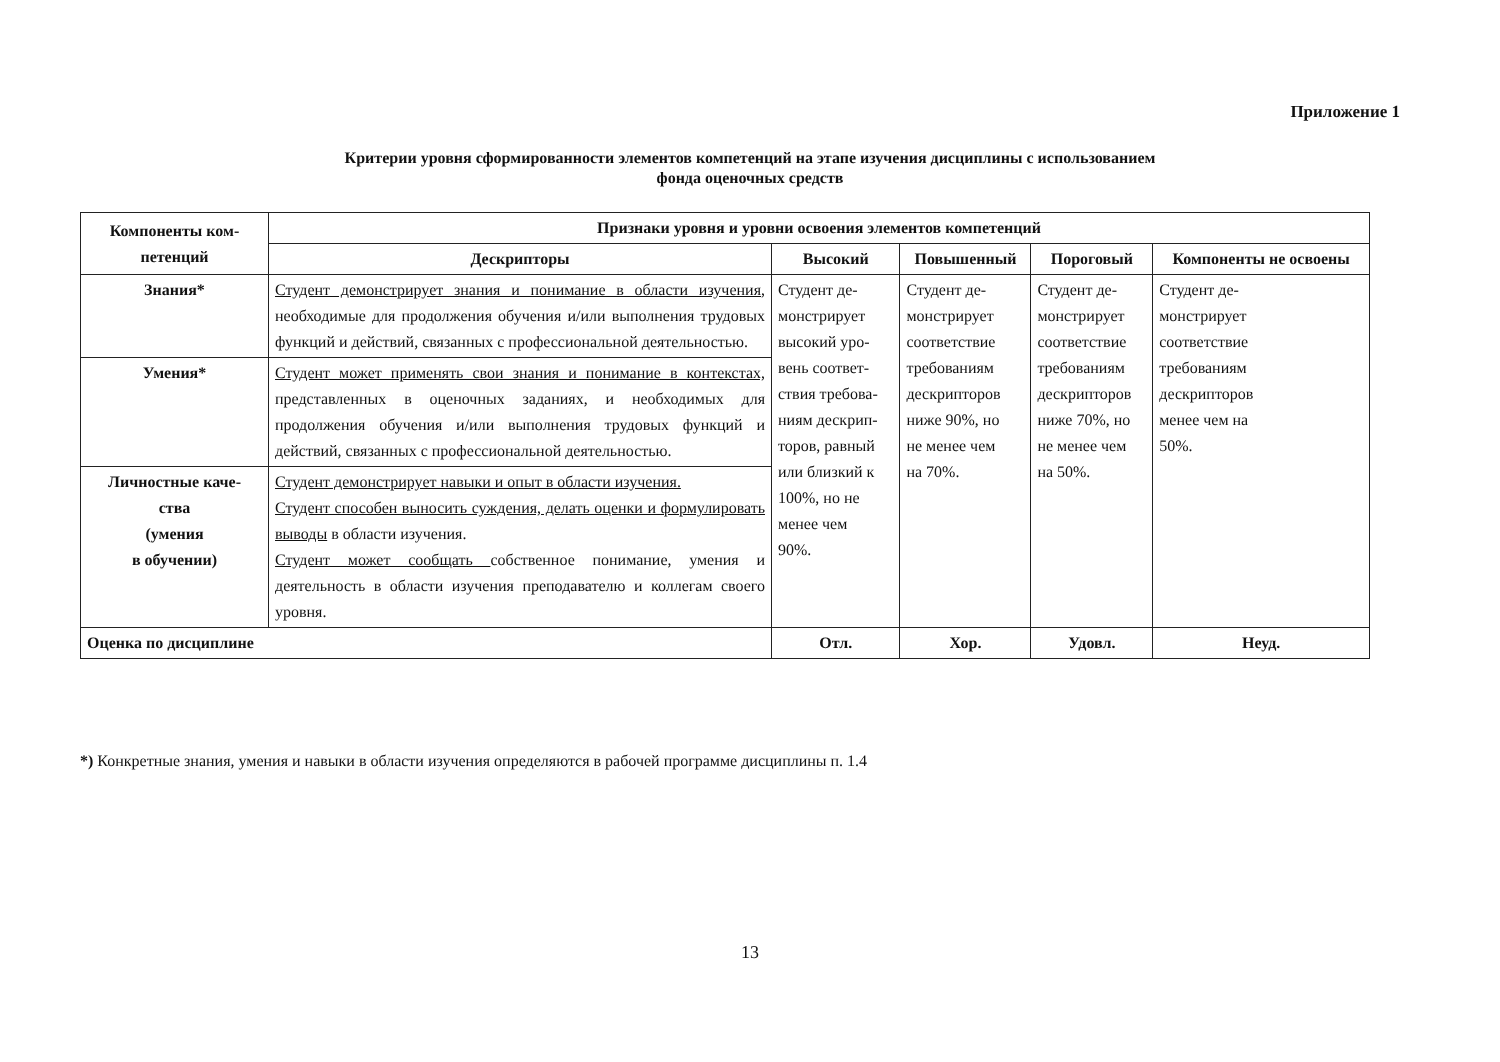Приложение 1
Критерии уровня сформированности элементов компетенций на этапе изучения дисциплины с использованием
фонда оценочных средств
| Компоненты ком- петенций | Признаки уровня и уровни освоения элементов компетенций | | | | |
| --- | --- | --- | --- | --- | --- |
| | Дескрипторы | Высокий | Повышенный | Пороговый | Компоненты не освоены |
| Знания* | Студент демонстрирует знания и понимание в области изучения , необходимые для продолжения обучения и/или выполнения трудовых функций и действий, связанных с профессиональной деятельностью. | Студент де- монстрирует высокий уро- вень соответ- ствия требова- ниям дескрип- торов, равный или близкий к 100%, но не менее чем 90%. | Студент де- монстрирует соответствие требованиям дескрипторов ниже 90%, но не менее чем на 70%. | Студент де- монстрирует соответствие требованиям дескрипторов ниже 70%, но не менее чем на 50%. | Студент де- монстрирует соответствие требованиям дескрипторов менее чем на 50%. |
| Умения* | Студент может применять свои знания и понимание в контекстах, представленных в оценочных заданиях, и необходимых для продолжения обучения и/или выполнения трудовых функций и действий, связанных с профессиональной деятельностью. | | | | |
| Личностные каче- ства (умения в обучении) | Студент демонстрирует навыки и опыт в области изучения. Студент способен выносить суждения, делать оценки и формулировать выводы в области изучения. Студент может сообщать собственное понимание, умения и деятельность в области изучения преподавателю и коллегам своего уровня. | | | | |
| Оценка по дисциплине | | Отл. | Хор. | Удовл. | Неуд. |
*) Конкретные знания, умения и навыки в области изучения определяются в рабочей программе дисциплины п. 1.4
13